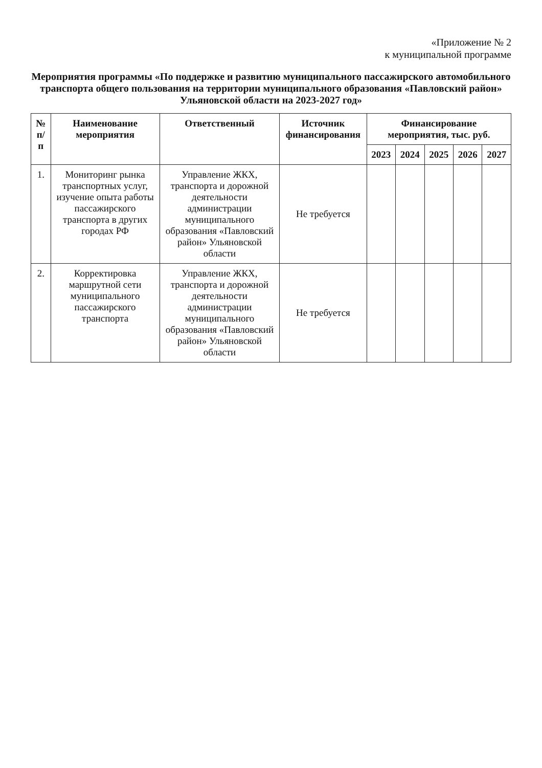«Приложение № 2
к муниципальной программе
Мероприятия программы «По поддержке и развитию муниципального пассажирского автомобильного транспорта общего пользования на территории муниципального образования «Павловский район» Ульяновской области на 2023-2027 год»
| № п/п | Наименование мероприятия | Ответственный | Источник финансирования | Финансирование мероприятия, тыс. руб. | | | | |
| --- | --- | --- | --- | --- | --- | --- | --- | --- |
| | | | | 2023 | 2024 | 2025 | 2026 | 2027 |
| 1. | Мониторинг рынка транспортных услуг, изучение опыта работы пассажирского транспорта в других городах РФ | Управление ЖКХ, транспорта и дорожной деятельности администрации муниципального образования «Павловский район» Ульяновской области | Не требуется | | | | | |
| 2. | Корректировка маршрутной сети муниципального пассажирского транспорта | Управление ЖКХ, транспорта и дорожной деятельности администрации муниципального образования «Павловский район» Ульяновской области | Не требуется | | | | | |